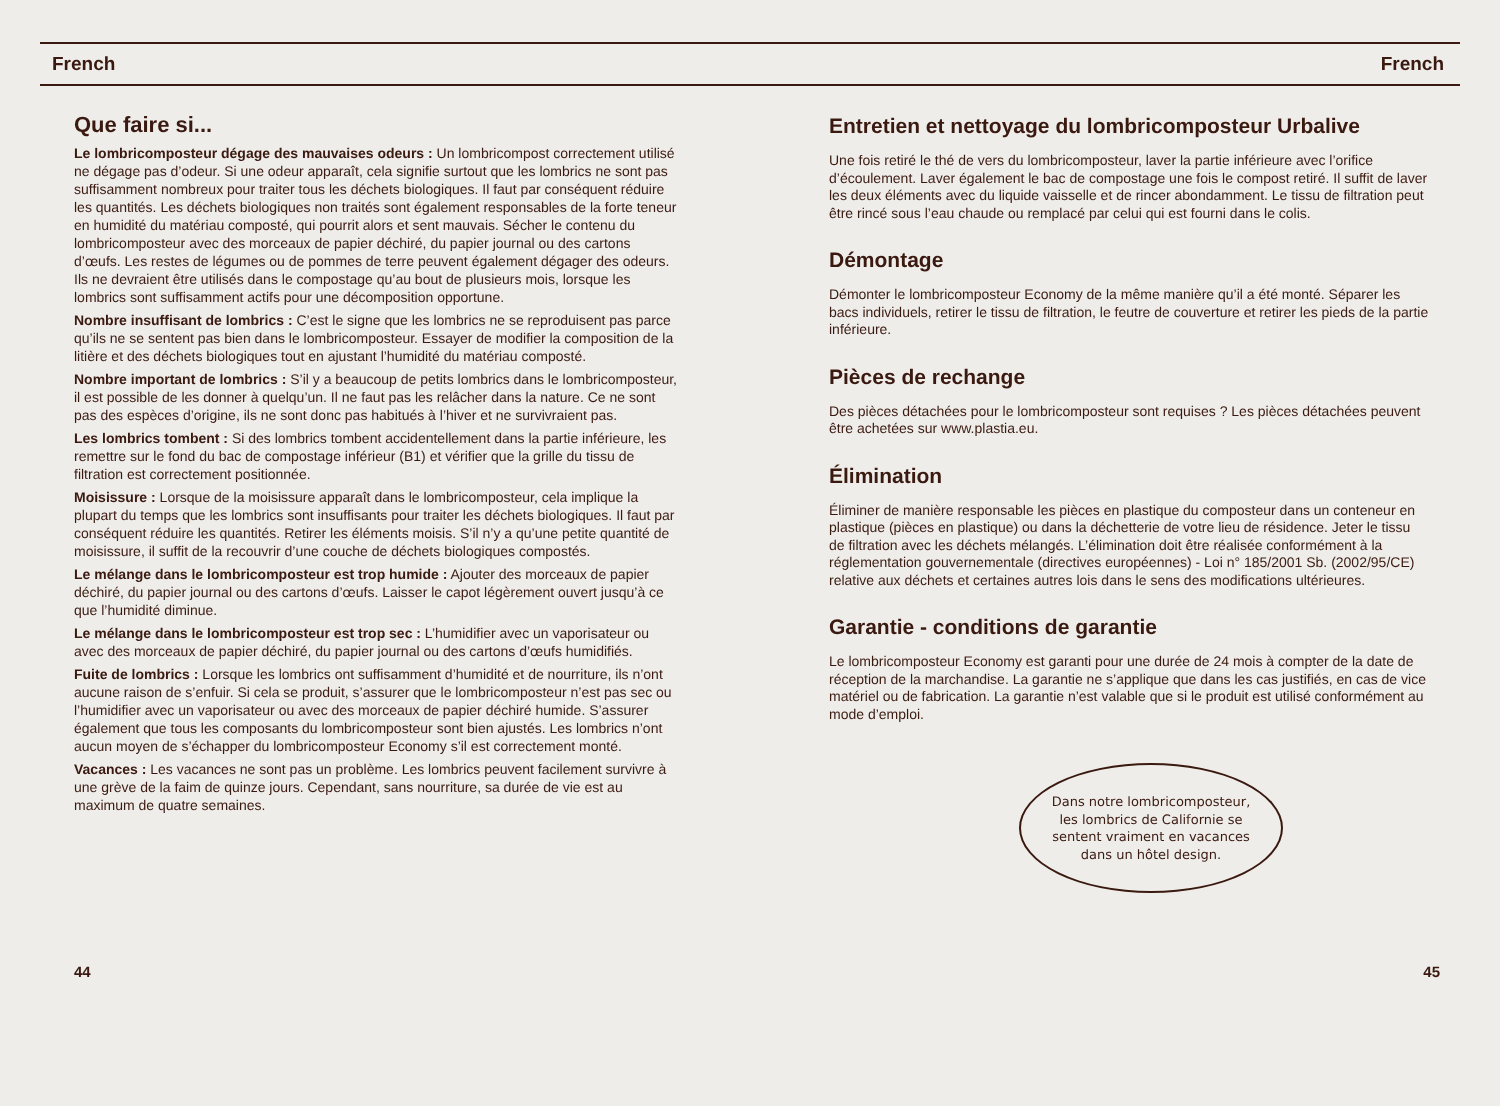French French
Que faire si...
Le lombricomposteur dégage des mauvaises odeurs : Un lombricompost correctement utilisé ne dégage pas d’odeur. Si une odeur apparaît, cela signifie surtout que les lombrics ne sont pas suffisamment nombreux pour traiter tous les déchets biologiques. Il faut par conséquent réduire les quantités. Les déchets biologiques non traités sont également responsables de la forte teneur en humidité du matériau composté, qui pourrit alors et sent mauvais. Sécher le contenu du lombricomposteur avec des morceaux de papier déchiré, du papier journal ou des cartons d’œufs. Les restes de légumes ou de pommes de terre peuvent également dégager des odeurs. Ils ne devraient être utilisés dans le compostage qu’au bout de plusieurs mois, lorsque les lombrics sont suffisamment actifs pour une décomposition opportune.
Nombre insuffisant de lombrics : C’est le signe que les lombrics ne se reproduisent pas parce qu’ils ne se sentent pas bien dans le lombricomposteur. Essayer de modifier la composition de la litière et des déchets biologiques tout en ajustant l’humidité du matériau composté.
Nombre important de lombrics : S’il y a beaucoup de petits lombrics dans le lombricomposteur, il est possible de les donner à quelqu’un. Il ne faut pas les relâcher dans la nature. Ce ne sont pas des espèces d’origine, ils ne sont donc pas habitués à l’hiver et ne survivraient pas.
Les lombrics tombent : Si des lombrics tombent accidentellement dans la partie inférieure, les remettre sur le fond du bac de compostage inférieur (B1) et vérifier que la grille du tissu de filtration est correctement positionnée.
Moisissure : Lorsque de la moisissure apparaît dans le lombricomposteur, cela implique la plupart du temps que les lombrics sont insuffisants pour traiter les déchets biologiques. Il faut par conséquent réduire les quantités. Retirer les éléments moisis. S’il n’y a qu’une petite quantité de moisissure, il suffit de la recouvrir d’une couche de déchets biologiques compostés.
Le mélange dans le lombricomposteur est trop humide : Ajouter des morceaux de papier déchiré, du papier journal ou des cartons d’œufs. Laisser le capot légèrement ouvert jusqu’à ce que l’humidité diminue.
Le mélange dans le lombricomposteur est trop sec : L’humidifier avec un vaporisateur ou avec des morceaux de papier déchiré, du papier journal ou des cartons d’œufs humidifiés.
Fuite de lombrics : Lorsque les lombrics ont suffisamment d’humidité et de nourriture, ils n’ont aucune raison de s’enfuir. Si cela se produit, s’assurer que le lombricomposteur n’est pas sec ou l’humidifier avec un vaporisateur ou avec des morceaux de papier déchiré humide. S’assurer également que tous les composants du lombricomposteur sont bien ajustés. Les lombrics n’ont aucun moyen de s’échapper du lombricomposteur Economy s’il est correctement monté.
Vacances : Les vacances ne sont pas un problème. Les lombrics peuvent facilement survivre à une grève de la faim de quinze jours. Cependant, sans nourriture, sa durée de vie est au maximum de quatre semaines.
Entretien et nettoyage du lombricomposteur Urbalive
Une fois retiré le thé de vers du lombricomposteur, laver la partie inférieure avec l’orifice d’écoulement. Laver également le bac de compostage une fois le compost retiré. Il suffit de laver les deux éléments avec du liquide vaisselle et de rincer abondamment. Le tissu de filtration peut être rincé sous l’eau chaude ou remplacé par celui qui est fourni dans le colis.
Démontage
Démonter le lombricomposteur Economy de la même manière qu’il a été monté. Séparer les bacs individuels, retirer le tissu de filtration, le feutre de couverture et retirer les pieds de la partie inférieure.
Pièces de rechange
Des pièces détachées pour le lombricomposteur sont requises ? Les pièces détachées peuvent être achetées sur www.plastia.eu.
Élimination
Éliminer de manière responsable les pièces en plastique du composteur dans un conteneur en plastique (pièces en plastique) ou dans la déchetterie de votre lieu de résidence. Jeter le tissu de filtration avec les déchets mélangés. L’élimination doit être réalisée conformément à la réglementation gouvernementale (directives européennes) - Loi n° 185/2001 Sb. (2002/95/CE) relative aux déchets et certaines autres lois dans le sens des modifications ultérieures.
Garantie - conditions de garantie
Le lombricomposteur Economy est garanti pour une durée de 24 mois à compter de la date de réception de la marchandise. La garantie ne s’applique que dans les cas justifiés, en cas de vice matériel ou de fabrication. La garantie n’est valable que si le produit est utilisé conformément au mode d’emploi.
Dans notre lombricomposteur, les lombrics de Californie se sentent vraiment en vacances dans un hôtel design.
44 45